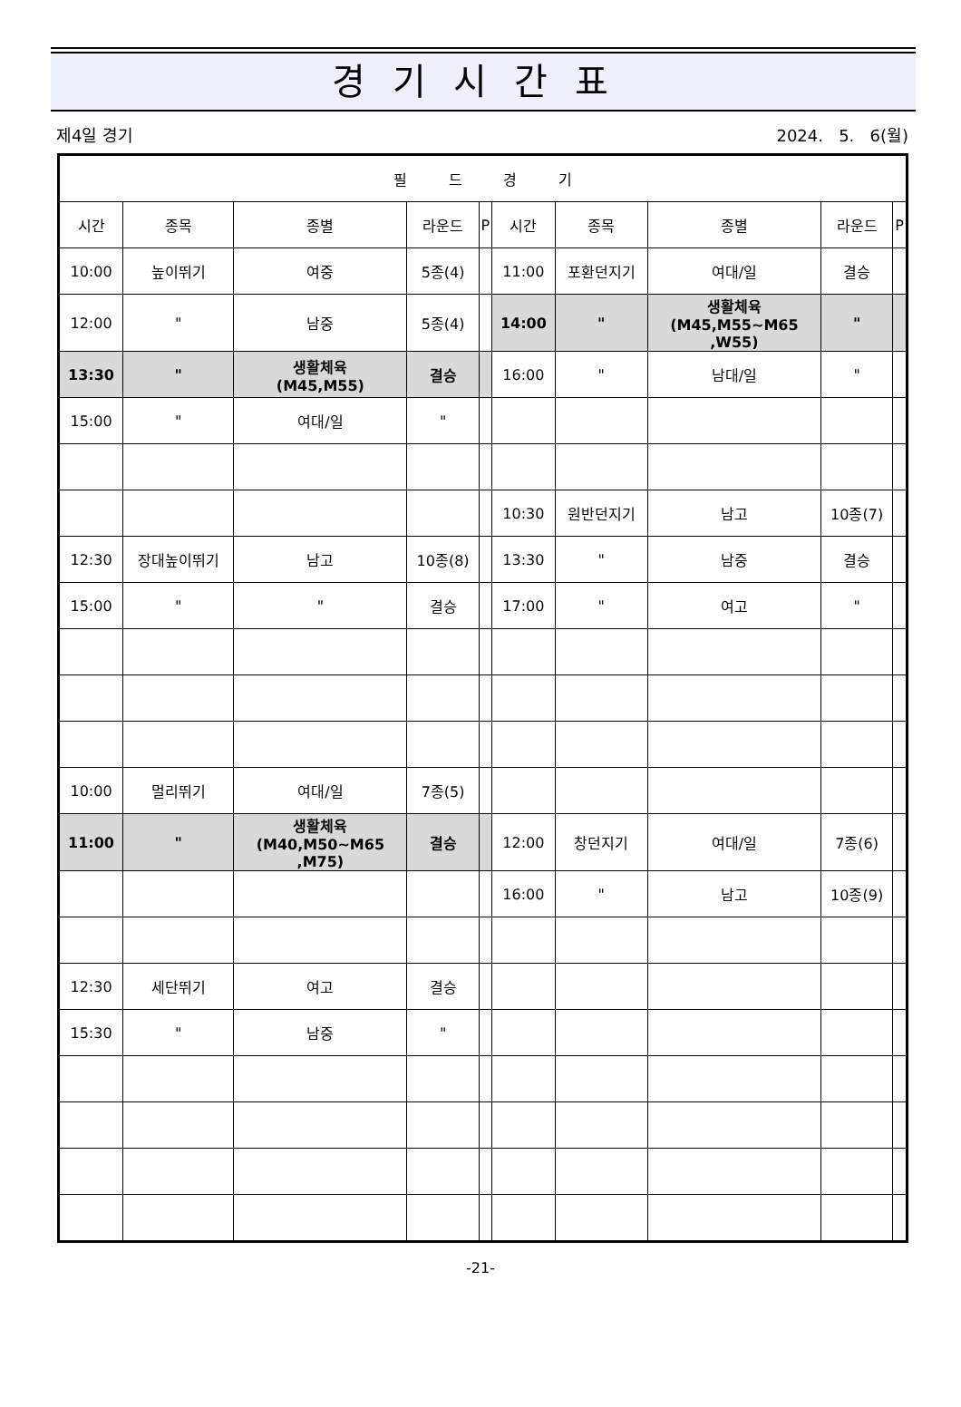경기시간표
제4일 경기 2024. 5. 6(월)
| 필 드 경 기 | | | | | | | | | |
| --- | --- | --- | --- | --- | --- | --- | --- | --- | --- |
| 시간 | 종목 | 종별 | 라운드 | P | 시간 | 종목 | 종별 | 라운드 | P |
| 10:00 | 높이뛰기 | 여중 | 5종(4) | | 11:00 | 포환던지기 | 여대/일 | 결승 | |
| 12:00 | " | 남중 | 5종(4) | | 14:00 | " | 생활체육 (M45,M55~M65 ,W55) | " | |
| 13:30 | " | 생활체육 (M45,M55) | 결승 | | 16:00 | " | 남대/일 | " | |
| 15:00 | " | 여대/일 | " | | | | | | |
| | | | | | 10:30 | 원반던지기 | 남고 | 10종(7) | |
| 12:30 | 장대높이뛰기 | 남고 | 10종(8) | | 13:30 | " | 남중 | 결승 | |
| 15:00 | " | " | 결승 | | 17:00 | " | 여고 | " | |
| 10:00 | 멀리뛰기 | 여대/일 | 7종(5) | | | | | | |
| 11:00 | " | 생활체육 (M40,M50~M65 ,M75) | 결승 | | 12:00 | 창던지기 | 여대/일 | 7종(6) | |
| | | | | | 16:00 | " | 남고 | 10종(9) | |
| 12:30 | 세단뛰기 | 여고 | 결승 | | | | | | |
| 15:30 | " | 남중 | " | | | | | | |
-21-